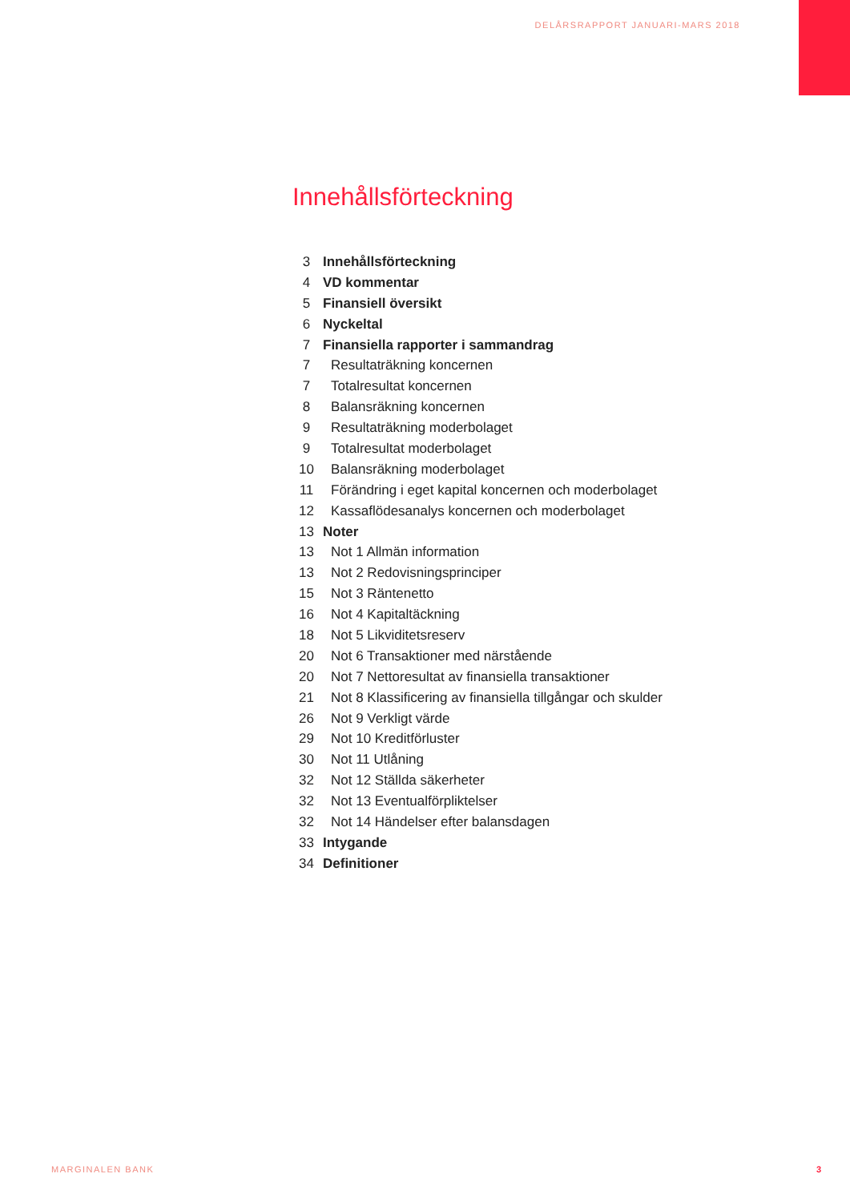DELÅRSRAPPORT JANUARI-MARS 2018
Innehållsförteckning
| 3 | Innehållsförteckning |
| 4 | VD kommentar |
| 5 | Finansiell översikt |
| 6 | Nyckeltal |
| 7 | Finansiella rapporter i sammandrag |
| 7 | Resultaträkning koncernen |
| 7 | Totalresultat koncernen |
| 8 | Balansräkning koncernen |
| 9 | Resultaträkning moderbolaget |
| 9 | Totalresultat moderbolaget |
| 10 | Balansräkning moderbolaget |
| 11 | Förändring i eget kapital koncernen och moderbolaget |
| 12 | Kassaflödesanalys koncernen och moderbolaget |
| 13 | Noter |
| 13 | Not 1 Allmän information |
| 13 | Not 2 Redovisningsprinciper |
| 15 | Not 3 Räntenetto |
| 16 | Not 4 Kapitaltäckning |
| 18 | Not 5 Likviditetsreserv |
| 20 | Not 6 Transaktioner med närstående |
| 20 | Not 7 Nettoresultat av finansiella transaktioner |
| 21 | Not 8 Klassificering av finansiella tillgångar och skulder |
| 26 | Not 9 Verkligt värde |
| 29 | Not 10 Kreditförluster |
| 30 | Not 11 Utlåning |
| 32 | Not 12 Ställda säkerheter |
| 32 | Not 13 Eventualförpliktelser |
| 32 | Not 14 Händelser efter balansdagen |
| 33 | Intygande |
| 34 | Definitioner |
MARGINALEN BANK 3